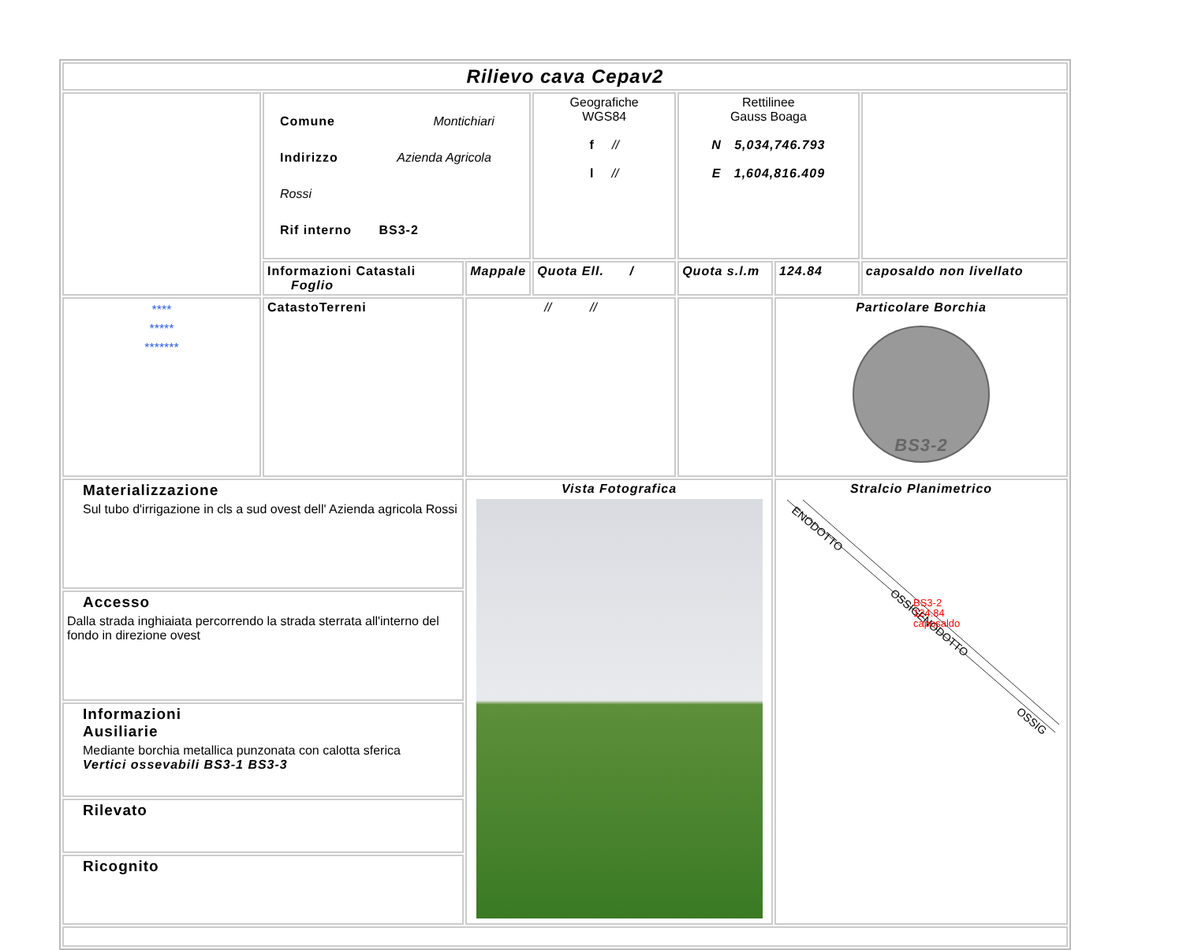| Rilievo cava Cepav2 | | | | | | |
| | Comune Montichiari Indirizzo Azienda Agricola Rossi Rif interno BS3-2 | | Geografiche WGS84 f // l // | Rettilinee Gauss Boaga N 5,034,746.793 E 1,604,816.409 | | |
| | Informazioni Catastali Foglio | Mappale | Quota Ell. / | Quota s.l.m | 124.84 | caposaldo non livellato |
| **** ***** ******* | CatastoTerreni | // // | | | Particolare Borchia BS3-2 | |
| Materializzazione Sul tubo d'irrigazione in cls a sud ovest dell' Azienda agricola Rossi | | Vista Fotografica | | | Stralcio Planimetrico ENODOTTO OSSIGENODOTTO OSSIG BS3-2 124.84 caposaldo | |
| Accesso Dalla strada inghiaiata percorrendo la strada sterrata all'interno del fondo in direzione ovest | | | | | | |
| Informazioni Ausiliarie Mediante borchia metallica punzonata con calotta sferica Vertici ossevabili BS3-1 BS3-3 | | | | | | |
| Rilevato | | | | | | |
| Ricognito | | | | | | |